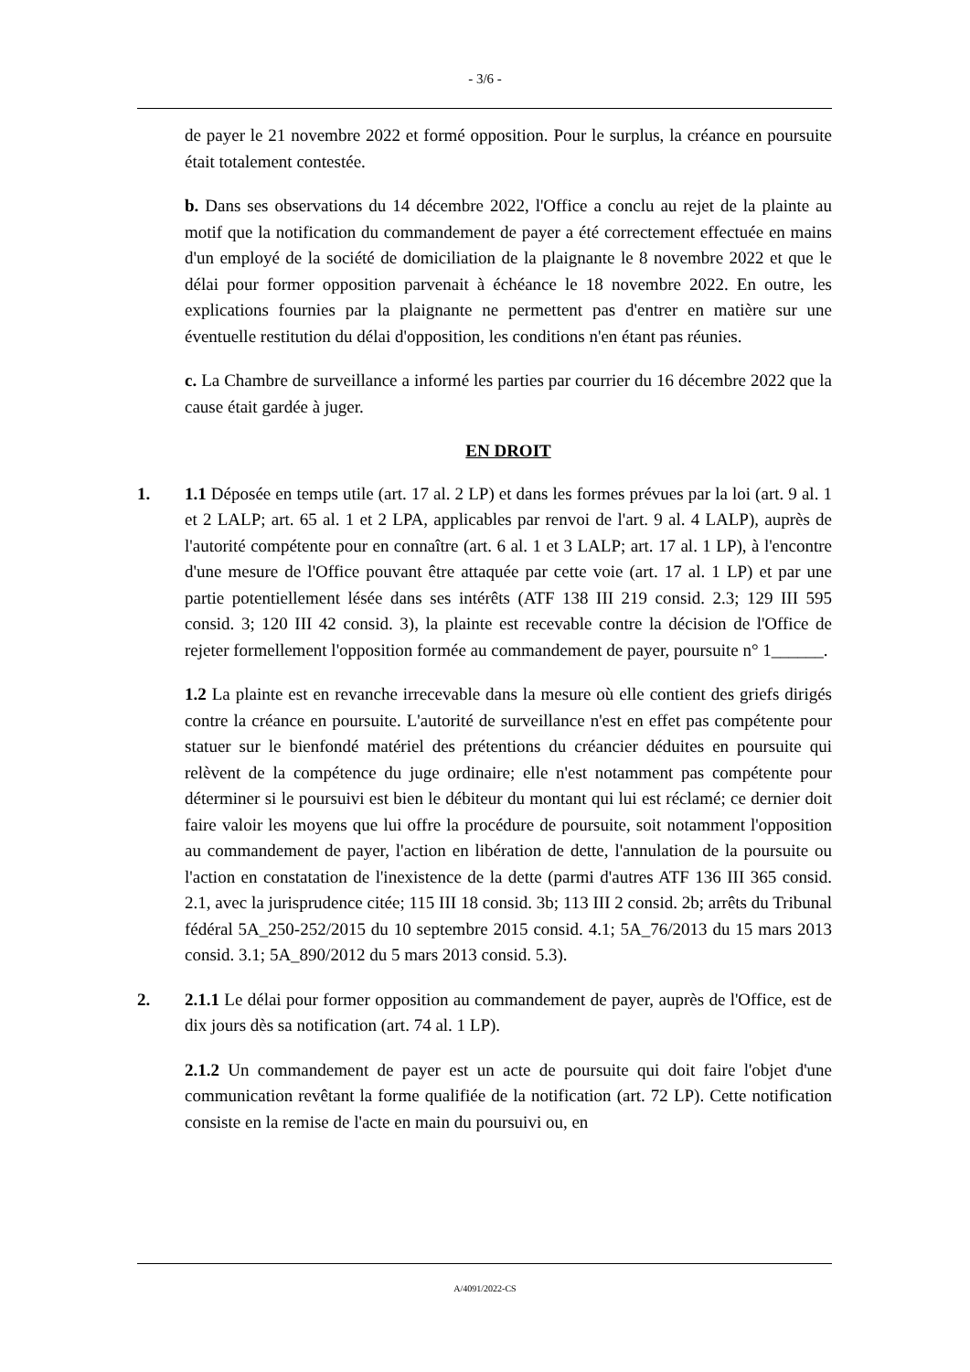- 3/6 -
de payer le 21 novembre 2022 et formé opposition. Pour le surplus, la créance en poursuite était totalement contestée.
b. Dans ses observations du 14 décembre 2022, l'Office a conclu au rejet de la plainte au motif que la notification du commandement de payer a été correctement effectuée en mains d'un employé de la société de domiciliation de la plaignante le 8 novembre 2022 et que le délai pour former opposition parvenait à échéance le 18 novembre 2022. En outre, les explications fournies par la plaignante ne permettent pas d'entrer en matière sur une éventuelle restitution du délai d'opposition, les conditions n'en étant pas réunies.
c. La Chambre de surveillance a informé les parties par courrier du 16 décembre 2022 que la cause était gardée à juger.
EN DROIT
1. 1.1 Déposée en temps utile (art. 17 al. 2 LP) et dans les formes prévues par la loi (art. 9 al. 1 et 2 LALP; art. 65 al. 1 et 2 LPA, applicables par renvoi de l'art. 9 al. 4 LALP), auprès de l'autorité compétente pour en connaître (art. 6 al. 1 et 3 LALP; art. 17 al. 1 LP), à l'encontre d'une mesure de l'Office pouvant être attaquée par cette voie (art. 17 al. 1 LP) et par une partie potentiellement lésée dans ses intérêts (ATF 138 III 219 consid. 2.3; 129 III 595 consid. 3; 120 III 42 consid. 3), la plainte est recevable contre la décision de l'Office de rejeter formellement l'opposition formée au commandement de payer, poursuite n° 1______.
1.2 La plainte est en revanche irrecevable dans la mesure où elle contient des griefs dirigés contre la créance en poursuite. L'autorité de surveillance n'est en effet pas compétente pour statuer sur le bienfondé matériel des prétentions du créancier déduites en poursuite qui relèvent de la compétence du juge ordinaire; elle n'est notamment pas compétente pour déterminer si le poursuivi est bien le débiteur du montant qui lui est réclamé; ce dernier doit faire valoir les moyens que lui offre la procédure de poursuite, soit notamment l'opposition au commandement de payer, l'action en libération de dette, l'annulation de la poursuite ou l'action en constatation de l'inexistence de la dette (parmi d'autres ATF 136 III 365 consid. 2.1, avec la jurisprudence citée; 115 III 18 consid. 3b; 113 III 2 consid. 2b; arrêts du Tribunal fédéral 5A_250-252/2015 du 10 septembre 2015 consid. 4.1; 5A_76/2013 du 15 mars 2013 consid. 3.1; 5A_890/2012 du 5 mars 2013 consid. 5.3).
2. 2.1.1 Le délai pour former opposition au commandement de payer, auprès de l'Office, est de dix jours dès sa notification (art. 74 al. 1 LP).
2.1.2 Un commandement de payer est un acte de poursuite qui doit faire l'objet d'une communication revêtant la forme qualifiée de la notification (art. 72 LP). Cette notification consiste en la remise de l'acte en main du poursuivi ou, en
A/4091/2022-CS